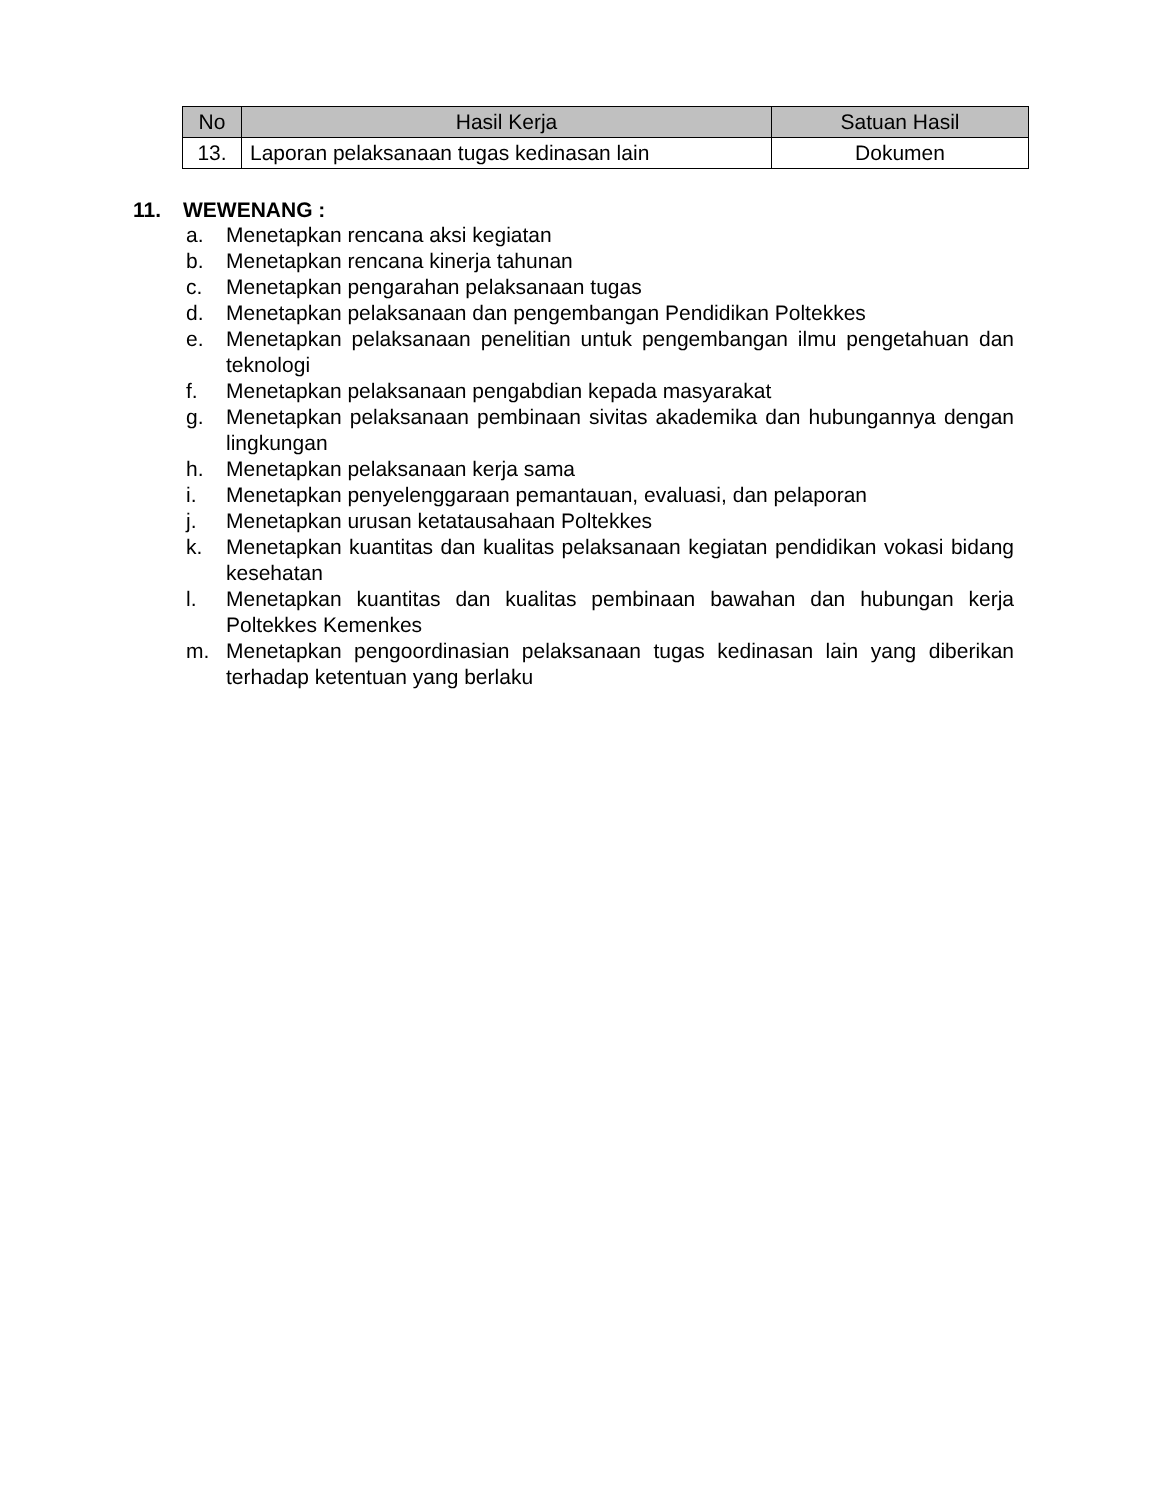| No | Hasil Kerja | Satuan Hasil |
| --- | --- | --- |
| 13. | Laporan pelaksanaan tugas kedinasan lain | Dokumen |
11. WEWENANG :
a. Menetapkan rencana aksi kegiatan
b. Menetapkan rencana kinerja tahunan
c. Menetapkan pengarahan pelaksanaan tugas
d. Menetapkan pelaksanaan dan pengembangan Pendidikan Poltekkes
e. Menetapkan pelaksanaan penelitian untuk pengembangan ilmu pengetahuan dan teknologi
f. Menetapkan pelaksanaan pengabdian kepada masyarakat
g. Menetapkan pelaksanaan pembinaan sivitas akademika dan hubungannya dengan lingkungan
h. Menetapkan pelaksanaan kerja sama
i. Menetapkan penyelenggaraan pemantauan, evaluasi, dan pelaporan
j. Menetapkan urusan ketatausahaan Poltekkes
k. Menetapkan kuantitas dan kualitas pelaksanaan kegiatan pendidikan vokasi bidang kesehatan
l. Menetapkan kuantitas dan kualitas pembinaan bawahan dan hubungan kerja Poltekkes Kemenkes
m. Menetapkan pengoordinasian pelaksanaan tugas kedinasan lain yang diberikan terhadap ketentuan yang berlaku